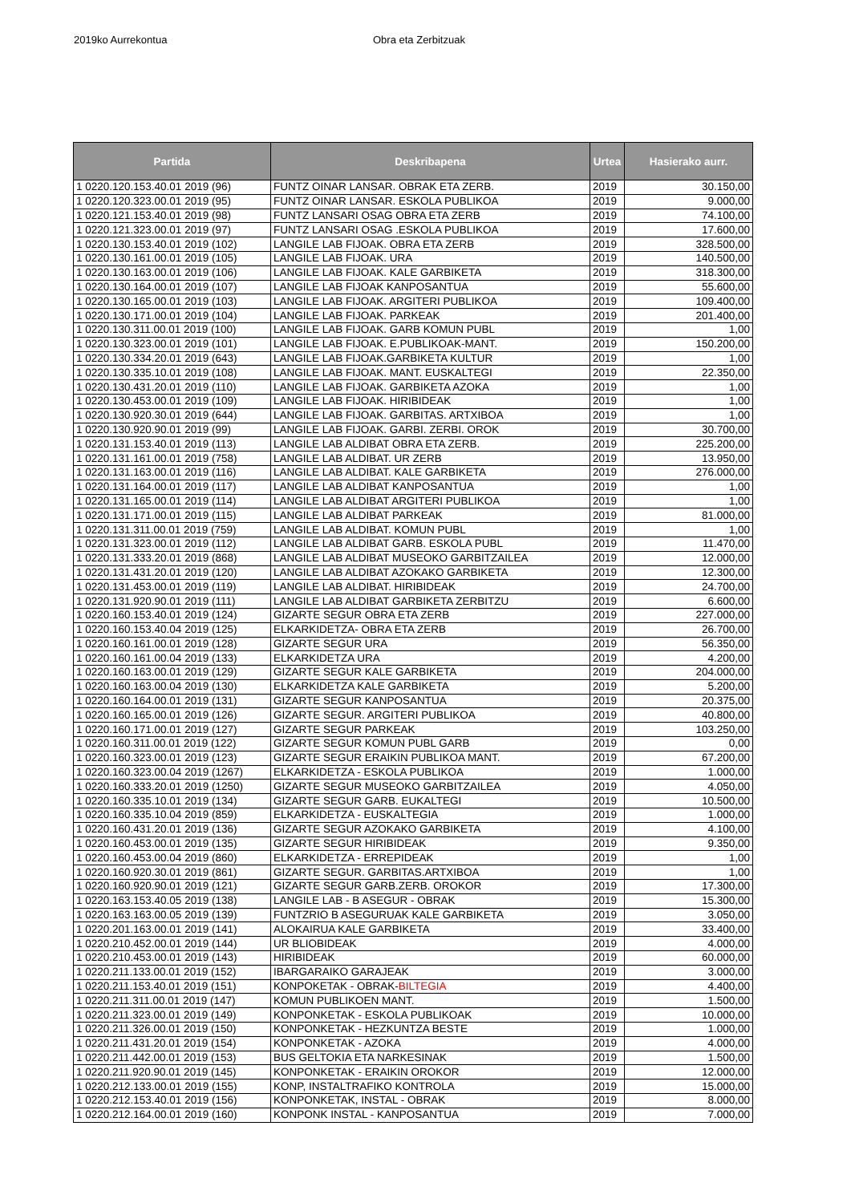2019ko Aurrekontua Obra eta Zerbitzuak
| Partida | Deskribapena | Urtea | Hasierako aurr. |
| --- | --- | --- | --- |
| 1 0220.120.153.40.01 2019 (96) | FUNTZ OINAR LANSAR. OBRAK ETA ZERB. | 2019 | 30.150,00 |
| 1 0220.120.323.00.01 2019 (95) | FUNTZ OINAR LANSAR. ESKOLA PUBLIKOA | 2019 | 9.000,00 |
| 1 0220.121.153.40.01 2019 (98) | FUNTZ LANSARI OSAG OBRA ETA ZERB | 2019 | 74.100,00 |
| 1 0220.121.323.00.01 2019 (97) | FUNTZ LANSARI OSAG .ESKOLA PUBLIKOA | 2019 | 17.600,00 |
| 1 0220.130.153.40.01 2019 (102) | LANGILE LAB FIJOAK. OBRA ETA ZERB | 2019 | 328.500,00 |
| 1 0220.130.161.00.01 2019 (105) | LANGILE LAB FIJOAK. URA | 2019 | 140.500,00 |
| 1 0220.130.163.00.01 2019 (106) | LANGILE LAB FIJOAK. KALE GARBIKETA | 2019 | 318.300,00 |
| 1 0220.130.164.00.01 2019 (107) | LANGILE LAB FIJOAK KANPOSANTUA | 2019 | 55.600,00 |
| 1 0220.130.165.00.01 2019 (103) | LANGILE LAB FIJOAK. ARGITERI PUBLIKOA | 2019 | 109.400,00 |
| 1 0220.130.171.00.01 2019 (104) | LANGILE LAB FIJOAK. PARKEAK | 2019 | 201.400,00 |
| 1 0220.130.311.00.01 2019 (100) | LANGILE LAB FIJOAK. GARB KOMUN PUBL | 2019 | 1,00 |
| 1 0220.130.323.00.01 2019 (101) | LANGILE LAB FIJOAK. E.PUBLIKOAK-MANT. | 2019 | 150.200,00 |
| 1 0220.130.334.20.01 2019 (643) | LANGILE LAB FIJOAK.GARBIKETA KULTUR | 2019 | 1,00 |
| 1 0220.130.335.10.01 2019 (108) | LANGILE LAB FIJOAK. MANT. EUSKALTEGI | 2019 | 22.350,00 |
| 1 0220.130.431.20.01 2019 (110) | LANGILE LAB FIJOAK. GARBIKETA AZOKA | 2019 | 1,00 |
| 1 0220.130.453.00.01 2019 (109) | LANGILE LAB FIJOAK. HIRIBIDEAK | 2019 | 1,00 |
| 1 0220.130.920.30.01 2019 (644) | LANGILE LAB FIJOAK. GARBITAS. ARTXIBOA | 2019 | 1,00 |
| 1 0220.130.920.90.01 2019 (99) | LANGILE LAB FIJOAK. GARBI. ZERBI. OROK | 2019 | 30.700,00 |
| 1 0220.131.153.40.01 2019 (113) | LANGILE LAB ALDIBAT OBRA ETA ZERB. | 2019 | 225.200,00 |
| 1 0220.131.161.00.01 2019 (758) | LANGILE LAB ALDIBAT. UR ZERB | 2019 | 13.950,00 |
| 1 0220.131.163.00.01 2019 (116) | LANGILE LAB ALDIBAT. KALE GARBIKETA | 2019 | 276.000,00 |
| 1 0220.131.164.00.01 2019 (117) | LANGILE LAB ALDIBAT KANPOSANTUA | 2019 | 1,00 |
| 1 0220.131.165.00.01 2019 (114) | LANGILE LAB ALDIBAT ARGITERI PUBLIKOA | 2019 | 1,00 |
| 1 0220.131.171.00.01 2019 (115) | LANGILE LAB ALDIBAT PARKEAK | 2019 | 81.000,00 |
| 1 0220.131.311.00.01 2019 (759) | LANGILE LAB ALDIBAT. KOMUN PUBL | 2019 | 1,00 |
| 1 0220.131.323.00.01 2019 (112) | LANGILE LAB ALDIBAT GARB. ESKOLA PUBL | 2019 | 11.470,00 |
| 1 0220.131.333.20.01 2019 (868) | LANGILE LAB ALDIBAT MUSEOKO GARBITZAILEA | 2019 | 12.000,00 |
| 1 0220.131.431.20.01 2019 (120) | LANGILE LAB ALDIBAT AZOKAKO GARBIKETA | 2019 | 12.300,00 |
| 1 0220.131.453.00.01 2019 (119) | LANGILE LAB ALDIBAT. HIRIBIDEAK | 2019 | 24.700,00 |
| 1 0220.131.920.90.01 2019 (111) | LANGILE LAB ALDIBAT GARBIKETA ZERBITZU | 2019 | 6.600,00 |
| 1 0220.160.153.40.01 2019 (124) | GIZARTE SEGUR OBRA ETA ZERB | 2019 | 227.000,00 |
| 1 0220.160.153.40.04 2019 (125) | ELKARKIDETZA- OBRA ETA ZERB | 2019 | 26.700,00 |
| 1 0220.160.161.00.01 2019 (128) | GIZARTE SEGUR URA | 2019 | 56.350,00 |
| 1 0220.160.161.00.04 2019 (133) | ELKARKIDETZA URA | 2019 | 4.200,00 |
| 1 0220.160.163.00.01 2019 (129) | GIZARTE SEGUR KALE GARBIKETA | 2019 | 204.000,00 |
| 1 0220.160.163.00.04 2019 (130) | ELKARKIDETZA KALE GARBIKETA | 2019 | 5.200,00 |
| 1 0220.160.164.00.01 2019 (131) | GIZARTE SEGUR KANPOSANTUA | 2019 | 20.375,00 |
| 1 0220.160.165.00.01 2019 (126) | GIZARTE SEGUR. ARGITERI PUBLIKOA | 2019 | 40.800,00 |
| 1 0220.160.171.00.01 2019 (127) | GIZARTE SEGUR PARKEAK | 2019 | 103.250,00 |
| 1 0220.160.311.00.01 2019 (122) | GIZARTE SEGUR KOMUN PUBL GARB | 2019 | 0,00 |
| 1 0220.160.323.00.01 2019 (123) | GIZARTE SEGUR ERAIKIN PUBLIKOA MANT. | 2019 | 67.200,00 |
| 1 0220.160.323.00.04 2019 (1267) | ELKARKIDETZA - ESKOLA PUBLIKOA | 2019 | 1.000,00 |
| 1 0220.160.333.20.01 2019 (1250) | GIZARTE SEGUR MUSEOKO GARBITZAILEA | 2019 | 4.050,00 |
| 1 0220.160.335.10.01 2019 (134) | GIZARTE SEGUR GARB. EUKALTEGI | 2019 | 10.500,00 |
| 1 0220.160.335.10.04 2019 (859) | ELKARKIDETZA - EUSKALTEGIA | 2019 | 1.000,00 |
| 1 0220.160.431.20.01 2019 (136) | GIZARTE SEGUR AZOKAKO GARBIKETA | 2019 | 4.100,00 |
| 1 0220.160.453.00.01 2019 (135) | GIZARTE SEGUR HIRIBIDEAK | 2019 | 9.350,00 |
| 1 0220.160.453.00.04 2019 (860) | ELKARKIDETZA - ERREPIDEAK | 2019 | 1,00 |
| 1 0220.160.920.30.01 2019 (861) | GIZARTE SEGUR. GARBITAS.ARTXIBOA | 2019 | 1,00 |
| 1 0220.160.920.90.01 2019 (121) | GIZARTE SEGUR GARB.ZERB. OROKOR | 2019 | 17.300,00 |
| 1 0220.163.153.40.05 2019 (138) | LANGILE LAB - B ASEGUR - OBRAK | 2019 | 15.300,00 |
| 1 0220.163.163.00.05 2019 (139) | FUNTZRIO B ASEGURUAK KALE GARBIKETA | 2019 | 3.050,00 |
| 1 0220.201.163.00.01 2019 (141) | ALOKAIRUA KALE GARBIKETA | 2019 | 33.400,00 |
| 1 0220.210.452.00.01 2019 (144) | UR BLIOBIDEAK | 2019 | 4.000,00 |
| 1 0220.210.453.00.01 2019 (143) | HIRIBIDEAK | 2019 | 60.000,00 |
| 1 0220.211.133.00.01 2019 (152) | IBARGARAIKO GARAJEAK | 2019 | 3.000,00 |
| 1 0220.211.153.40.01 2019 (151) | KONPOKETAK - OBRAK- BILTEGIA | 2019 | 4.400,00 |
| 1 0220.211.311.00.01 2019 (147) | KOMUN PUBLIKOEN MANT. | 2019 | 1.500,00 |
| 1 0220.211.323.00.01 2019 (149) | KONPONKETAK - ESKOLA PUBLIKOAK | 2019 | 10.000,00 |
| 1 0220.211.326.00.01 2019 (150) | KONPONKETAK - HEZKUNTZA BESTE | 2019 | 1.000,00 |
| 1 0220.211.431.20.01 2019 (154) | KONPONKETAK - AZOKA | 2019 | 4.000,00 |
| 1 0220.211.442.00.01 2019 (153) | BUS GELTOKIA ETA NARKESINAK | 2019 | 1.500,00 |
| 1 0220.211.920.90.01 2019 (145) | KONPONKETAK - ERAIKIN OROKOR | 2019 | 12.000,00 |
| 1 0220.212.133.00.01 2019 (155) | KONP, INSTALTRAFIKO KONTROLA | 2019 | 15.000,00 |
| 1 0220.212.153.40.01 2019 (156) | KONPONKETAK, INSTAL - OBRAK | 2019 | 8.000,00 |
| 1 0220.212.164.00.01 2019 (160) | KONPONK INSTAL - KANPOSANTUA | 2019 | 7.000,00 |